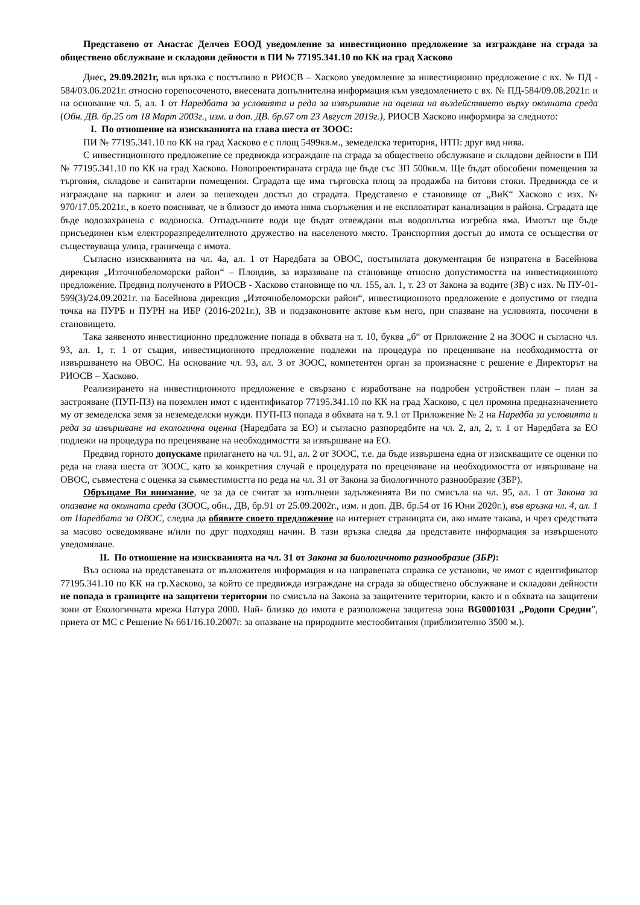Представено от Анастас Делчев ЕООД уведомление за инвестиционно предложение за изграждане на сграда за обществено обслужване и складови дейности в ПИ № 77195.341.10 по КК на град Хасково
Днес, 29.09.2021г, във връзка с постъпило в РИОСВ – Хасково уведомление за инвестиционно предложение с вх. № ПД - 584/03.06.2021г. относно горепосоченото, внесената допълнителна информация към уведомлението с вх. № ПД-584/09.08.2021г. и на основание чл. 5, ал. 1 от Наредбата за условията и реда за извършване на оценка на въздействието върху околната среда (Обн. ДВ. бр.25 от 18 Март 2003г., изм. и доп. ДВ. бр.67 от 23 Август 2019г.), РИОСВ Хасково информира за следното:
I. По отношение на изискванията на глава шеста от ЗООС:
ПИ № 77195.341.10 по КК на град Хасково е с площ 5499кв.м., земеделска територия, НТП: друг вид нива.
С инвестиционното предложение се предвижда изграждане на сграда за обществено обслужване и складови дейности в ПИ № 77195.341.10 по КК на град Хасково. Новопроектираната сграда ще бъде със ЗП 500кв.м. Ще бъдат обособени помещения за търговия, складове и санитарни помещения. Сградата ще има търговска площ за продажба на битови стоки. Предвижда се и изграждане на паркинг и алеи за пешеходен достъп до сградата. Представено е становище от „ВиК“ Хасково с изх. № 970/17.05.2021г., в което поясняват, че в близост до имота няма съоръжения и не експлоатират канализация в района. Сградата ще бъде водозахранена с водоноска. Отпадъчните води ще бъдат отвеждани във водоплътна изгребна яма. Имотът ще бъде присъединен към електроразпределителното дружество на населеното място. Транспортния достъп до имота се осъществи от съществуваща улица, граничеща с имота.
Съгласно изискванията на чл. 4а, ал. 1 от Наредбата за ОВОС, постъпилата документация бе изпратена в Басейнова дирекция „Източнобеломорски район“ – Пловдив, за изразяване на становище относно допустимостта на инвестиционното предложение. Предвид полученото в РИОСВ - Хасково становище по чл. 155, ал. 1, т. 23 от Закона за водите (ЗВ) с изх. № ПУ-01-599(3)/24.09.2021г. на Басейнова дирекция „Източнобеломорски район“, инвестиционното предложение е допустимо от гледна точка на ПУРБ и ПУРН на ИБР (2016-2021г.), ЗВ и подзаконовите актове към него, при спазване на условията, посочени в становището.
Така заявеното инвестиционно предложение попада в обхвата на т. 10, буква „б“ от Приложение 2 на ЗООС и съгласно чл. 93, ал. 1, т. 1 от същия, инвестиционното предложение подлежи на процедура по преценяване на необходимостта от извършването на ОВОС. На основание чл. 93, ал. 3 от ЗООС, компетентен орган за произнасяне с решение е Директорът на РИОСВ – Хасково.
Реализирането на инвестиционното предложение е свързано с изработване на подробен устройствен план – план за застрояване (ПУП-ПЗ) на поземлен имот с идентификатор 77195.341.10 по КК на град Хасково, с цел промяна предназначението му от земеделска земя за неземеделски нужди. ПУП-ПЗ попада в обхвата на т. 9.1 от Приложение № 2 на Наредба за условията и реда за извършване на екологична оценка (Наредбата за ЕО) и съгласно разпоредбите на чл. 2, ал, 2, т. 1 от Наредбата за ЕО подлежи на процедура по преценяване на необходимостта за извършване на ЕО.
Предвид горното допускаме прилагането на чл. 91, ал. 2 от ЗООС, т.е. да бъде извършена една от изискващите се оценки по реда на глава шеста от ЗООС, като за конкретния случай е процедурата по преценяване на необходимостта от извършване на ОВОС, съвместена с оценка за съвместимостта по реда на чл. 31 от Закона за биологичното разнообразие (ЗБР).
Обръщаме Ви внимание, че за да се считат за изпълнени задълженията Ви по смисъла на чл. 95, ал. 1 от Закона за опазване на околната среда (ЗООС, обн., ДВ, бр.91 от 25.09.2002г., изм. и доп. ДВ. бр.54 от 16 Юни 2020г.), във връзка чл. 4, ал. 1 от Наредбата за ОВОС, следва да обявите своето предложение на интернет страницата си, ако имате такава, и чрез средствата за масово осведомяване и/или по друг подходящ начин. В тази връзка следва да представите информация за извършеното уведомяване.
II. По отношение на изискванията на чл. 31 от Закона за биологичното разнообразие (ЗБР):
Въз основа на представената от възложителя информация и на направената справка се установи, че имот с идентификатор 77195.341.10 по КК на гр.Хасково, за който се предвижда изграждане на сграда за обществено обслужване и складови дейности не попада в границите на защитени територии по смисъла на Закона за защитените територии, както и в обхвата на защитени зони от Екологичната мрежа Натура 2000. Най- близко до имота е разположена защитена зона BG0001031 „Родопи Средни”, приета от МС с Решение № 661/16.10.2007г. за опазване на природните местообитания (приблизително 3500 м.).